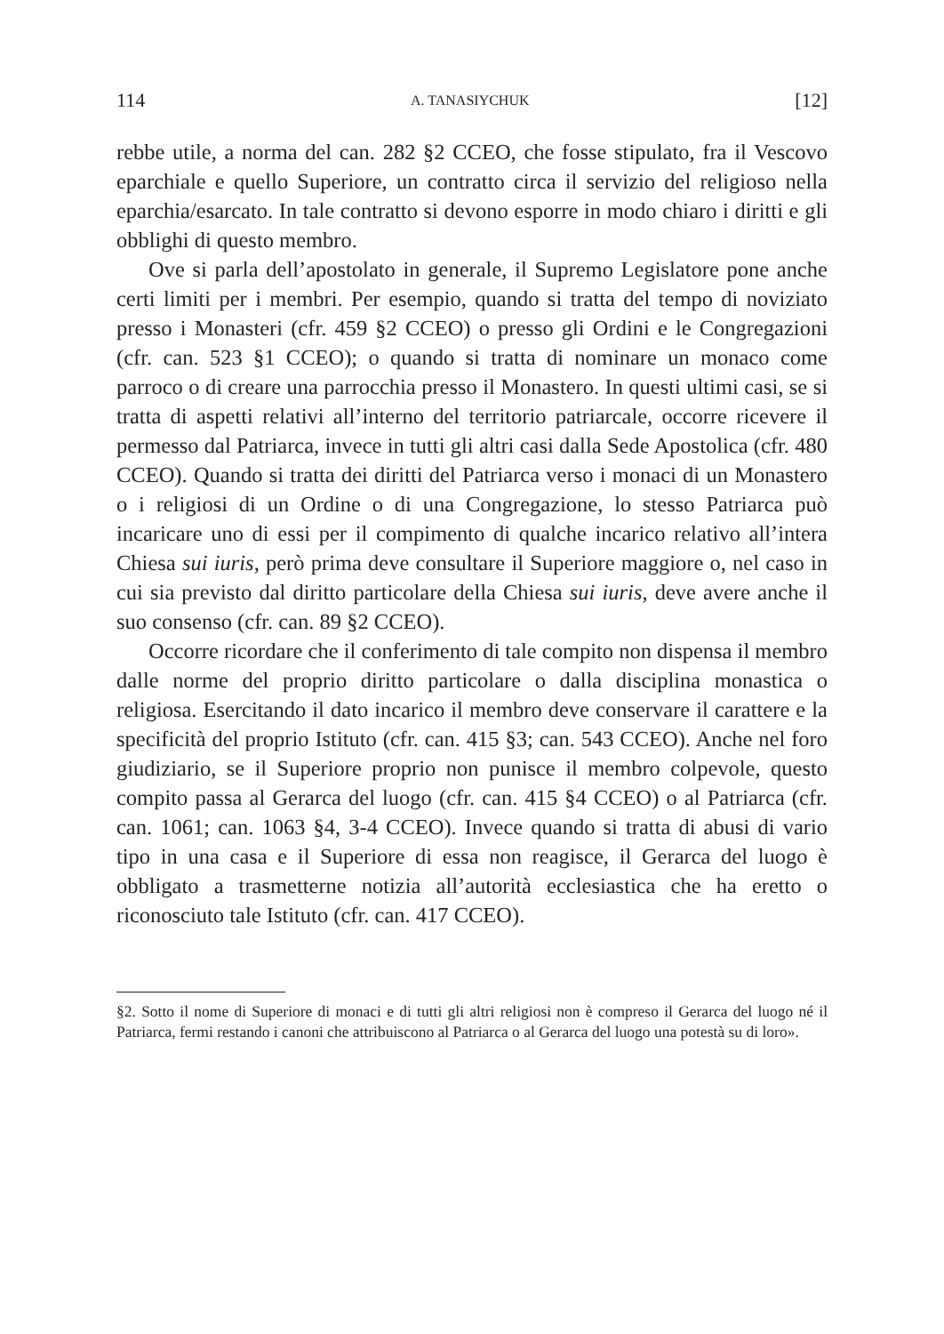114 A. TANASIYCHUK [12]
rebbe utile, a norma del can. 282 §2 CCEO, che fosse stipulato, fra il Vescovo eparchiale e quello Superiore, un contratto circa il servizio del religioso nella eparchia/esarcato. In tale contratto si devono esporre in modo chiaro i diritti e gli obblighi di questo membro.
Ove si parla dell’apostolato in generale, il Supremo Legislatore pone anche certi limiti per i membri. Per esempio, quando si tratta del tempo di noviziato presso i Monasteri (cfr. 459 §2 CCEO) o presso gli Ordini e le Congregazioni (cfr. can. 523 §1 CCEO); o quando si tratta di nominare un monaco come parroco o di creare una parrocchia presso il Monastero. In questi ultimi casi, se si tratta di aspetti relativi all’interno del territorio patriarcale, occorre ricevere il permesso dal Patriarca, invece in tutti gli altri casi dalla Sede Apostolica (cfr. 480 CCEO). Quando si tratta dei diritti del Patriarca verso i monaci di un Monastero o i religiosi di un Ordine o di una Congregazione, lo stesso Patriarca può incaricare uno di essi per il compimento di qualche incarico relativo all’intera Chiesa sui iuris, però prima deve consultare il Superiore maggiore o, nel caso in cui sia previsto dal diritto particolare della Chiesa sui iuris, deve avere anche il suo consenso (cfr. can. 89 §2 CCEO).
Occorre ricordare che il conferimento di tale compito non dispensa il membro dalle norme del proprio diritto particolare o dalla disciplina monastica o religiosa. Esercitando il dato incarico il membro deve conservare il carattere e la specificità del proprio Istituto (cfr. can. 415 §3; can. 543 CCEO). Anche nel foro giudiziario, se il Superiore proprio non punisce il membro colpevole, questo compito passa al Gerarca del luogo (cfr. can. 415 §4 CCEO) o al Patriarca (cfr. can. 1061; can. 1063 §4, 3-4 CCEO). Invece quando si tratta di abusi di vario tipo in una casa e il Superiore di essa non reagisce, il Gerarca del luogo è obbligato a trasmetterne notizia all’autorità ecclesiastica che ha eretto o riconosciuto tale Istituto (cfr. can. 417 CCEO).
§2. Sotto il nome di Superiore di monaci e di tutti gli altri religiosi non è compreso il Gerarca del luogo né il Patriarca, fermi restando i canoni che attribuiscono al Patriarca o al Gerarca del luogo una potestà su di loro».